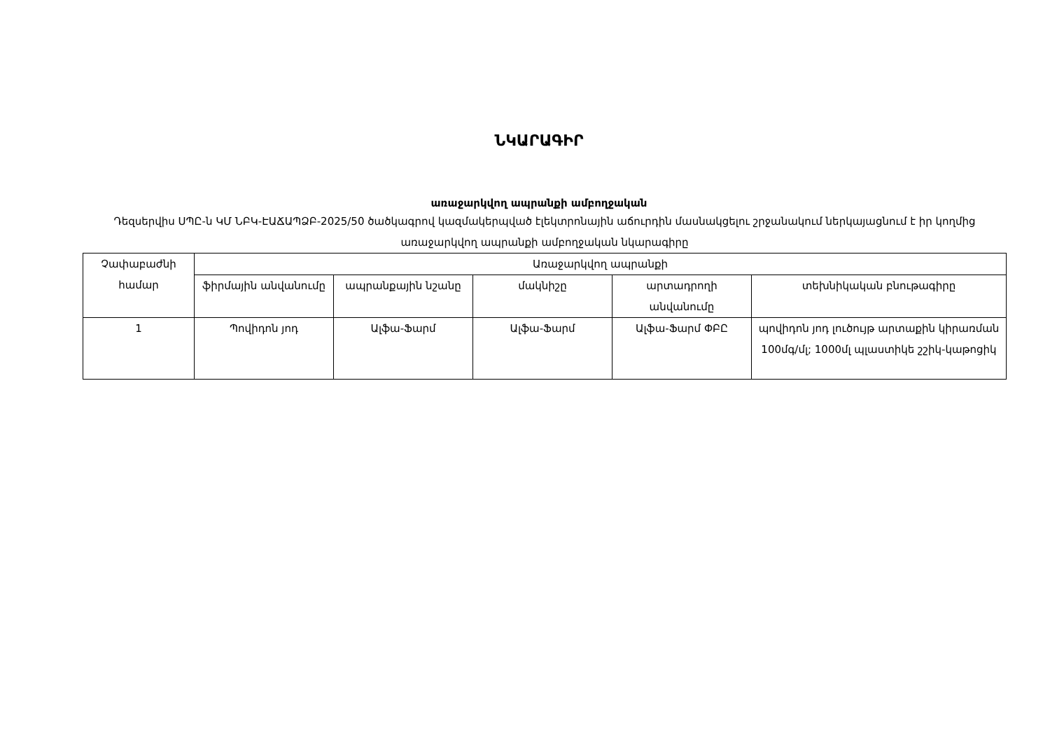ՆԿԱՐԱԳԻՐ
առաջարկվող ապրանքի ամբողջական
Դեզսերվիս ՍՊԸ-ն ԿՄ ՆԲԿ-ԷԱՃԱՊՁԲ-2025/50 ծածկագրով կազմակերպված էլեկտրոնային աճուրդին մասնակցելու շրջանակում ներկայացնում է իր կողմից առաջարկվող ապրանքի ամբողջական նկարագիրը
| Չափաբաժնի համար | Առաջարկվող ապրանքի | | | | |
| --- | --- | --- | --- | --- | --- |
| | ֆիրմային անվանումը | ապրանքային նշանը | մակնիշը | արտադրողի անվանումը | տեխնիկական բնութագիրը |
| 1 | Պովիդոն յոդ | Ալֆա-Ֆարմ | Ալֆա-Ֆարմ | Ալֆա-Ֆարմ ՓԲԸ | պովիդոն յոդ լուծույթ արտաքին կիրառման 100մգ/մլ; 1000մլ պլաստիկե շշիկ-կաթոցիկ |